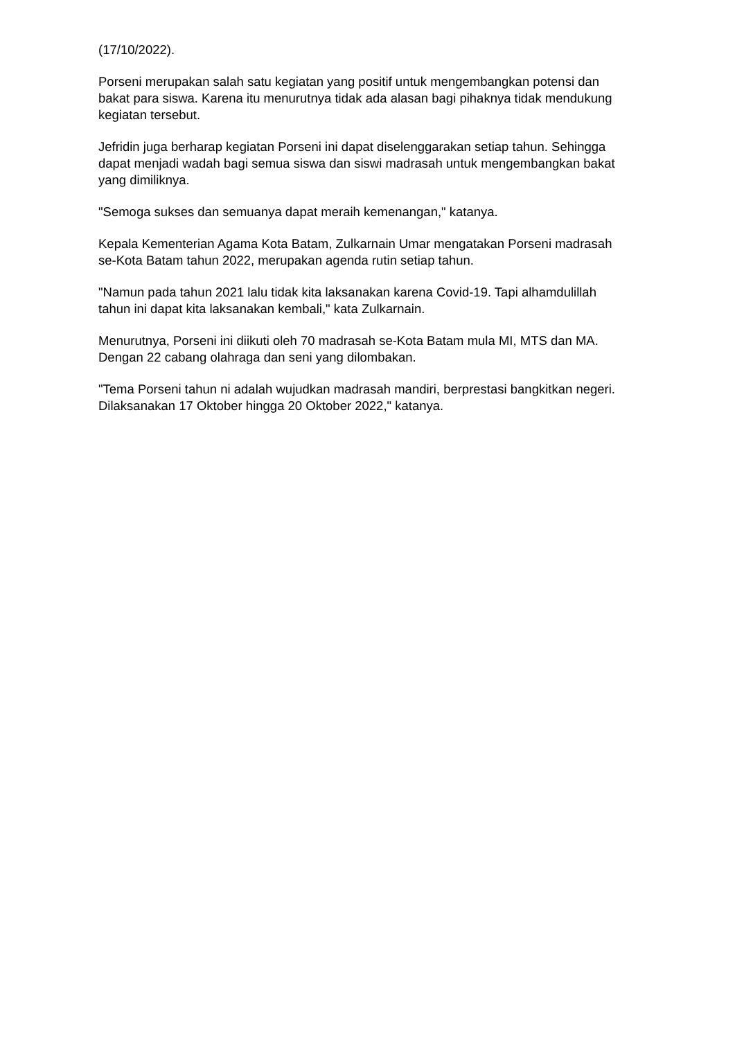(17/10/2022).
Porseni merupakan salah satu kegiatan yang positif untuk mengembangkan potensi dan bakat para siswa. Karena itu menurutnya tidak ada alasan bagi pihaknya tidak mendukung kegiatan tersebut.
Jefridin juga berharap kegiatan Porseni ini dapat diselenggarakan setiap tahun. Sehingga dapat menjadi wadah bagi semua siswa dan siswi madrasah untuk mengembangkan bakat yang dimiliknya.
"Semoga sukses dan semuanya dapat meraih kemenangan," katanya.
Kepala Kementerian Agama Kota Batam, Zulkarnain Umar mengatakan Porseni madrasah se-Kota Batam tahun 2022, merupakan agenda rutin setiap tahun.
"Namun pada tahun 2021 lalu tidak kita laksanakan karena Covid-19. Tapi alhamdulillah tahun ini dapat kita laksanakan kembali," kata Zulkarnain.
Menurutnya, Porseni ini diikuti oleh 70 madrasah se-Kota Batam mula MI, MTS dan MA. Dengan 22 cabang olahraga dan seni yang dilombakan.
"Tema Porseni tahun ni adalah wujudkan madrasah mandiri, berprestasi bangkitkan negeri. Dilaksanakan 17 Oktober hingga 20 Oktober 2022," katanya.